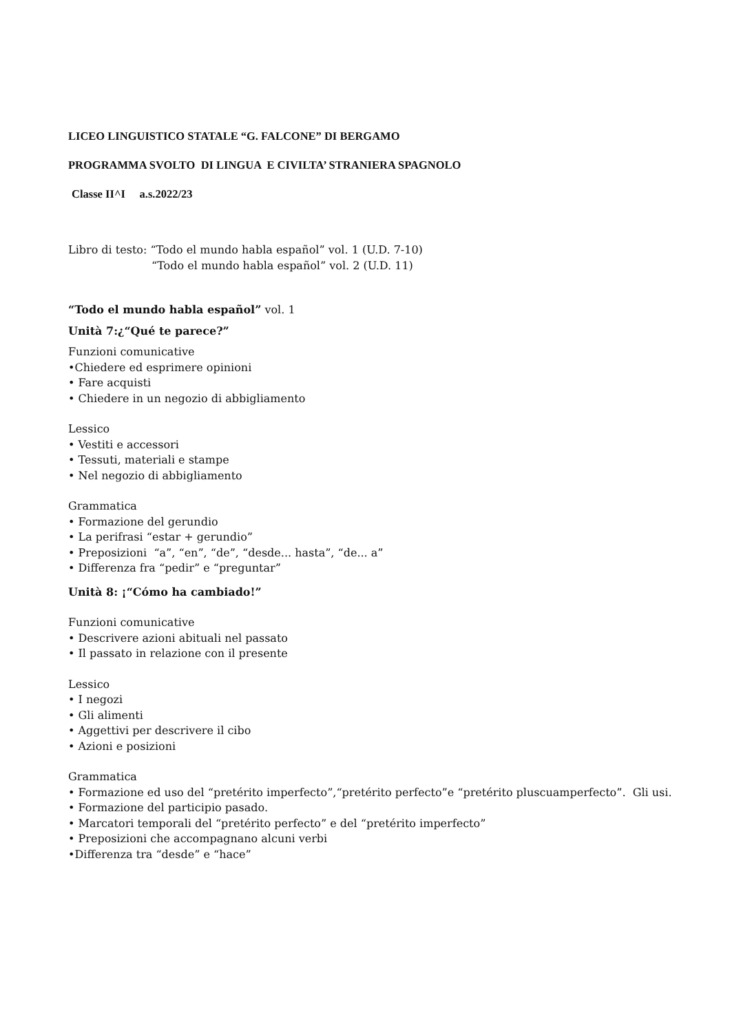LICEO LINGUISTICO STATALE “G. FALCONE” DI BERGAMO
PROGRAMMA SVOLTO DI LINGUA E CIVILTA’ STRANIERA SPAGNOLO
Classe II^I a.s.2022/23
Libro di testo: “Todo el mundo habla español” vol. 1 (U.D. 7-10)
“Todo el mundo habla español” vol. 2 (U.D. 11)
“Todo el mundo habla español” vol. 1
Unità 7:¿“Qué te parece?”
Funzioni comunicative
•Chiedere ed esprimere opinioni
• Fare acquisti
• Chiedere in un negozio di abbigliamento
Lessico
• Vestiti e accessori
• Tessuti, materiali e stampe
• Nel negozio di abbigliamento
Grammatica
• Formazione del gerundio
• La perifrasi “estar + gerundio”
• Preposizioni “a”, “en”, “de”, “desde... hasta”, “de... a”
• Differenza fra “pedir” e “preguntar”
Unità 8: ¡“Cómo ha cambiado!”
Funzioni comunicative
• Descrivere azioni abituali nel passato
• Il passato in relazione con il presente
Lessico
• I negozi
• Gli alimenti
• Aggettivi per descrivere il cibo
• Azioni e posizioni
Grammatica
• Formazione ed uso del “pretérito imperfecto”,“pretérito perfecto”e “pretérito pluscuamperfecto”. Gli usi.
• Formazione del participio pasado.
• Marcatori temporali del “pretérito perfecto” e del “pretérito imperfecto”
• Preposizioni che accompagnano alcuni verbi
•Differenza tra “desde” e “hace”